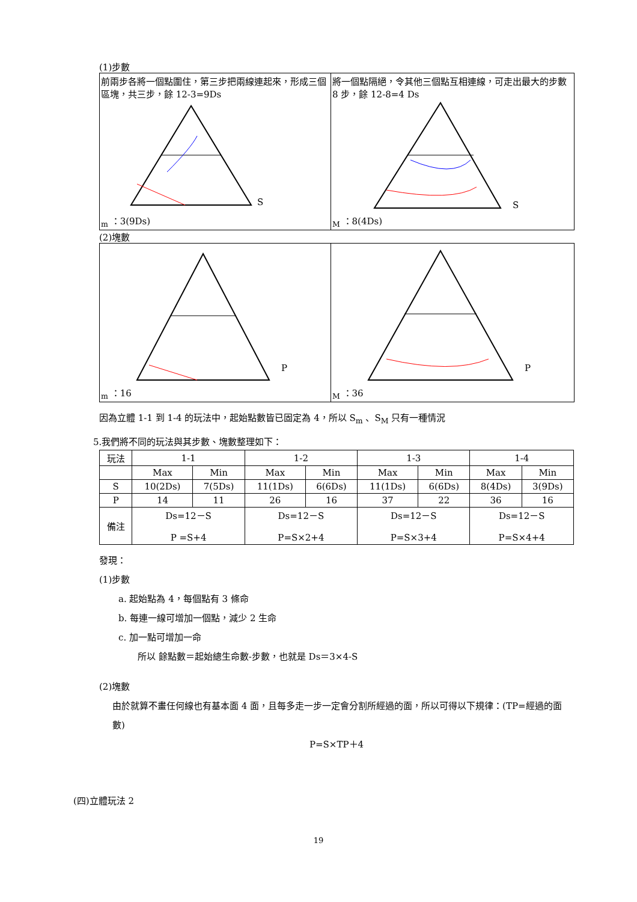(1)步數
| 前兩步各將一個點圍住，第三步把兩線連起來，形成三個區塊，共三步，餘 12-3=9Ds Sm ：3(9Ds) | 將一個點隔絕，令其他三個點互相連線，可走出最大的步數 8 步，餘 12-8=4 Ds SM ：8(4Ds) |
(2)塊數
| Pm ：16 | PM ：36 |
因為立體 1-1 到 1-4 的玩法中，起始點數皆已固定為 4，所以 S<sub>m</sub> 、S<sub>M</sub> 只有一種情況
5.我們將不同的玩法與其步數、塊數整理如下：
| 玩法 | 1-1 | | 1-2 | | 1-3 | | 1-4 | |
| --- | --- | --- | --- | --- | --- | --- | --- | --- |
| | Max | Min | Max | Min | Max | Min | Max | Min |
| S | 10(2Ds) | 7(5Ds) | 11(1Ds) | 6(6Ds) | 11(1Ds) | 6(6Ds) | 8(4Ds) | 3(9Ds) |
| P | 14 | 11 | 26 | 16 | 37 | 22 | 36 | 16 |
| 備注 | Ds=12－S P =S+4 | | Ds=12－S P=S×2+4 | | Ds=12－S P=S×3+4 | | Ds=12－S P=S×4+4 | |
發現：
(1)步數
a. 起始點為 4，每個點有 3 條命
b. 每連一線可增加一個點，減少 2 生命
c. 加一點可增加一命
所以 餘點數＝起始總生命數-步數，也就是 Ds＝3×4-S
(2)塊數
由於就算不畫任何線也有基本面 4 面，且每多走一步一定會分割所經過的面，所以可得以下規律：(TP=經過的面數)
P=S×TP＋4
(四)立體玩法 2
19